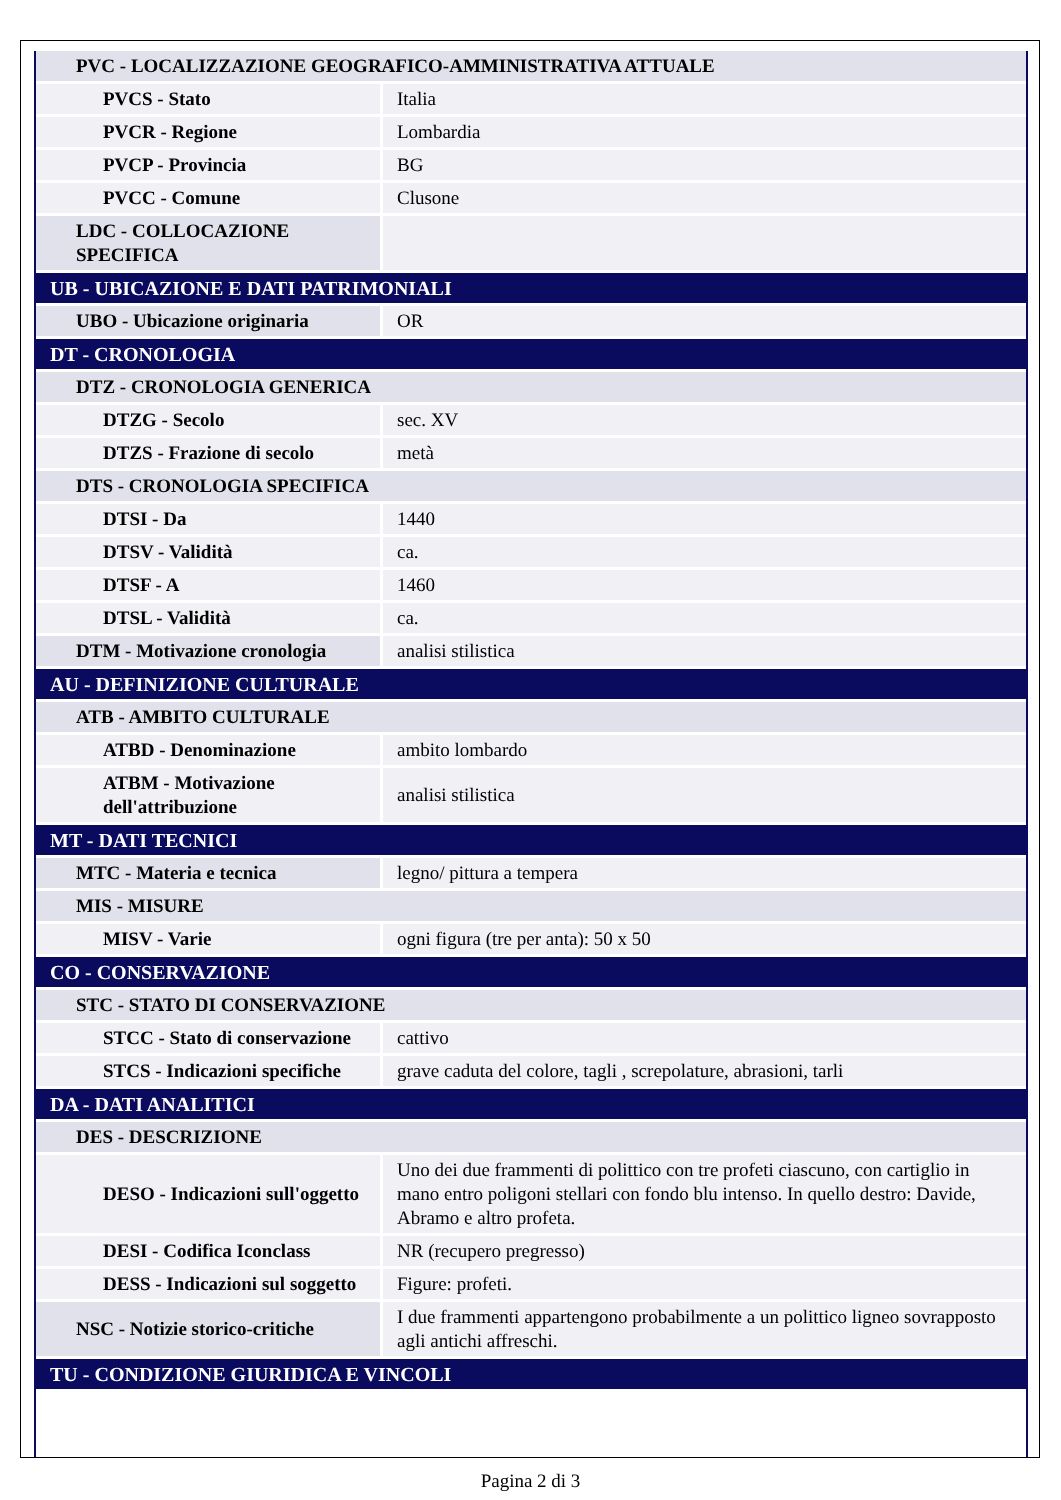| PVC - LOCALIZZAZIONE GEOGRAFICO-AMMINISTRATIVA ATTUALE | |
| PVCS - Stato | Italia |
| PVCR - Regione | Lombardia |
| PVCP - Provincia | BG |
| PVCC - Comune | Clusone |
| LDC - COLLOCAZIONE SPECIFICA | |
| UB - UBICAZIONE E DATI PATRIMONIALI | |
| UBO - Ubicazione originaria | OR |
| DT - CRONOLOGIA | |
| DTZ - CRONOLOGIA GENERICA | |
| DTZG - Secolo | sec. XV |
| DTZS - Frazione di secolo | metà |
| DTS - CRONOLOGIA SPECIFICA | |
| DTSI - Da | 1440 |
| DTSV - Validità | ca. |
| DTSF - A | 1460 |
| DTSL - Validità | ca. |
| DTM - Motivazione cronologia | analisi stilistica |
| AU - DEFINIZIONE CULTURALE | |
| ATB - AMBITO CULTURALE | |
| ATBD - Denominazione | ambito lombardo |
| ATBM - Motivazione dell'attribuzione | analisi stilistica |
| MT - DATI TECNICI | |
| MTC - Materia e tecnica | legno/ pittura a tempera |
| MIS - MISURE | |
| MISV - Varie | ogni figura (tre per anta): 50 x 50 |
| CO - CONSERVAZIONE | |
| STC - STATO DI CONSERVAZIONE | |
| STCC - Stato di conservazione | cattivo |
| STCS - Indicazioni specifiche | grave caduta del colore, tagli , screpolature, abrasioni, tarli |
| DA - DATI ANALITICI | |
| DES - DESCRIZIONE | |
| DESO - Indicazioni sull'oggetto | Uno dei due frammenti di polittico con tre profeti ciascuno, con cartiglio in mano entro poligoni stellari con fondo blu intenso. In quello destro: Davide, Abramo e altro profeta. |
| DESI - Codifica Iconclass | NR (recupero pregresso) |
| DESS - Indicazioni sul soggetto | Figure: profeti. |
| NSC - Notizie storico-critiche | I due frammenti appartengono probabilmente a un polittico ligneo sovrapposto agli antichi affreschi. |
| TU - CONDIZIONE GIURIDICA E VINCOLI | |
Pagina 2 di 3